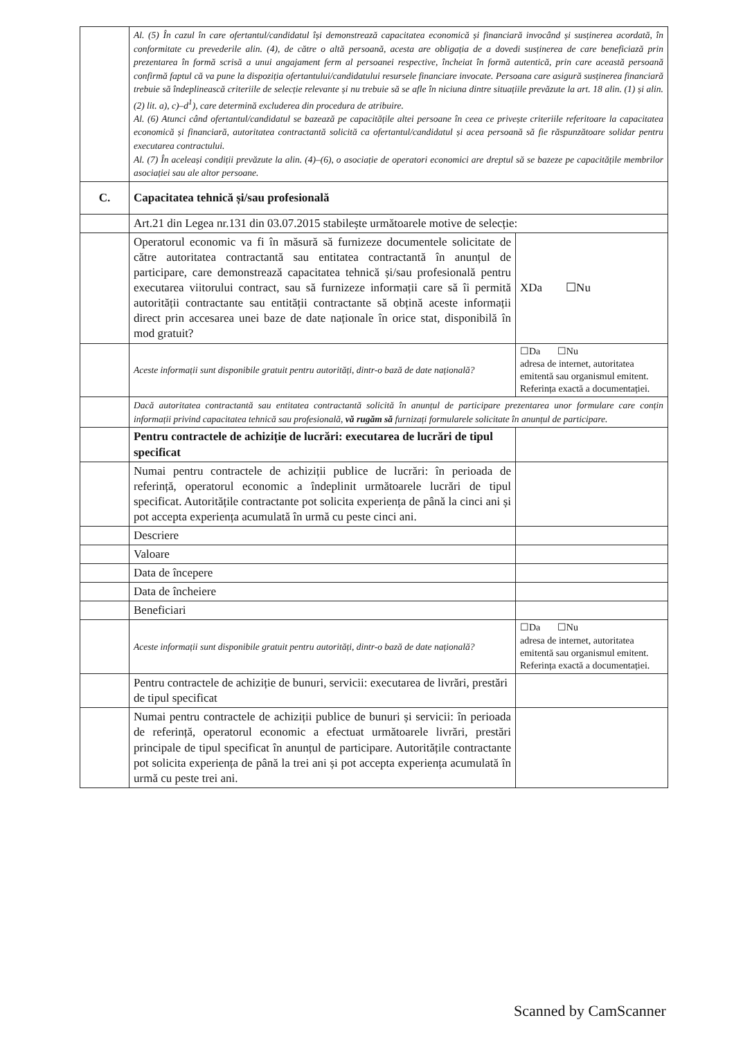| | Al. (5) În cazul în care ofertantul/candidatul își demonstrează capacitatea economică și financiară invocând și susținerea acordată, în conformitate cu prevederile alin. (4), de către o altă persoană, acesta are obligația de a dovedi susținerea de care beneficiază prin prezentarea în formă scrisă a unui angajament ferm al persoanei respective, încheiat în formă autentică, prin care această persoană confirmă faptul că va pune la dispoziția ofertantului/candidatului resursele financiare invocate. Persoana care asigură susținerea financiară trebuie să îndeplinească criteriile de selecție relevante și nu trebuie să se afle în niciuna dintre situațiile prevăzute la art. 18 alin. (1) și alin. (2) lit. a), c)–d<sup>1</sup>), care determină excluderea din procedura de atribuire. Al. (6) Atunci când ofertantul/candidatul se bazează pe capacitățile altei persoane în ceea ce privește criteriile referitoare la capacitatea economică și financiară, autoritatea contractantă solicită ca ofertantul/candidatul și acea persoană să fie răspunzătoare solidar pentru executarea contractului. Al. (7) În aceleași condiții prevăzute la alin. (4)–(6), o asociație de operatori economici are dreptul să se bazeze pe capacitățile membrilor asociației sau ale altor persoane. | |
| C. | Capacitatea tehnică și/sau profesională | |
| | Art.21 din Legea nr.131 din 03.07.2015 stabilește următoarele motive de selecție: | |
| | Operatorul economic va fi în măsură să furnizeze documentele solicitate de către autoritatea contractantă sau entitatea contractantă în anunțul de participare, care demonstrează capacitatea tehnică și/sau profesională pentru executarea viitorului contract, sau să furnizeze informații care să îi permită autorității contractante sau entității contractante să obțină aceste informații direct prin accesarea unei baze de date naționale în orice stat, disponibilă în mod gratuit? | XDa ☐Nu |
| | Aceste informații sunt disponibile gratuit pentru autorități, dintr-o bază de date națională? | ☐Da ☐Nu adresa de internet, autoritatea emitentă sau organismul emitent. Referința exactă a documentației. |
| | Dacă autoritatea contractantă sau entitatea contractantă solicită în anunțul de participare prezentarea unor formulare care conțin informații privind capacitatea tehnică sau profesională, vă rugăm să furnizați formularele solicitate în anunțul de participare. | |
| | Pentru contractele de achiziție de lucrări: executarea de lucrări de tipul specificat | |
| | Numai pentru contractele de achiziții publice de lucrări: în perioada de referință, operatorul economic a îndeplinit următoarele lucrări de tipul specificat. Autoritățile contractante pot solicita experiența de până la cinci ani și pot accepta experiența acumulată în urmă cu peste cinci ani. | |
| | Descriere | |
| | Valoare | |
| | Data de începere | |
| | Data de încheiere | |
| | Beneficiari | |
| | Aceste informații sunt disponibile gratuit pentru autorități, dintr-o bază de date națională? | ☐Da ☐Nu adresa de internet, autoritatea emitentă sau organismul emitent. Referința exactă a documentației. |
| | Pentru contractele de achiziție de bunuri, servicii: executarea de livrări, prestări de tipul specificat | |
| | Numai pentru contractele de achiziții publice de bunuri și servicii: în perioada de referință, operatorul economic a efectuat următoarele livrări, prestări principale de tipul specificat în anunțul de participare. Autoritățile contractante pot solicita experiența de până la trei ani și pot accepta experiența acumulată în urmă cu peste trei ani. | |
Scanned by CamScanner